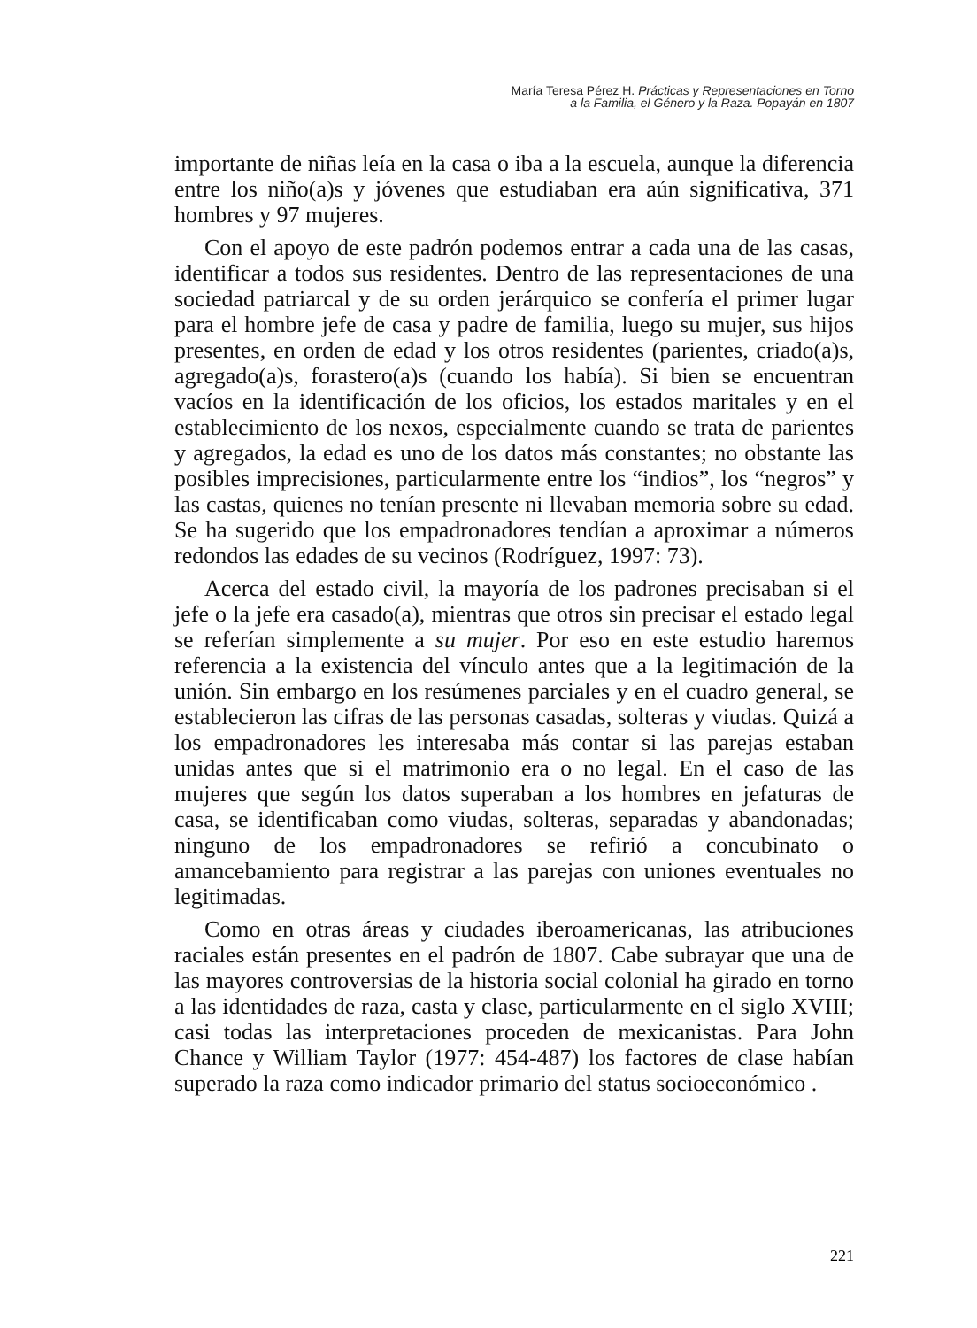María Teresa Pérez H. Prácticas y Representaciones en Torno
a la Familia, el Género y la Raza. Popayán en 1807
importante de niñas leía en la casa o iba a la escuela, aunque la diferencia entre los niño(a)s y jóvenes que estudiaban era aún significativa, 371 hombres y 97 mujeres.
Con el apoyo de este padrón podemos entrar a cada una de las casas, identificar a todos sus residentes. Dentro de las representaciones de una sociedad patriarcal y de su orden jerárquico se confería el primer lugar para el hombre jefe de casa y padre de familia, luego su mujer, sus hijos presentes, en orden de edad y los otros residentes (parientes, criado(a)s, agregado(a)s, forastero(a)s (cuando los había). Si bien se encuentran vacíos en la identificación de los oficios, los estados maritales y en el establecimiento de los nexos, especialmente cuando se trata de parientes y agregados, la edad es uno de los datos más constantes; no obstante las posibles imprecisiones, particularmente entre los “indios”, los “negros” y las castas, quienes no tenían presente ni llevaban memoria sobre su edad. Se ha sugerido que los empadronadores tendían a aproximar a números redondos las edades de su vecinos (Rodríguez, 1997: 73).
Acerca del estado civil, la mayoría de los padrones precisaban si el jefe o la jefe era casado(a), mientras que otros sin precisar el estado legal se referían simplemente a su mujer. Por eso en este estudio haremos referencia a la existencia del vínculo antes que a la legitimación de la unión. Sin embargo en los resúmenes parciales y en el cuadro general, se establecieron las cifras de las personas casadas, solteras y viudas. Quizá a los empadronadores les interesaba más contar si las parejas estaban unidas antes que si el matrimonio era o no legal. En el caso de las mujeres que según los datos superaban a los hombres en jefaturas de casa, se identificaban como viudas, solteras, separadas y abandonadas; ninguno de los empadronadores se refirió a concubinato o amancebamiento para registrar a las parejas con uniones eventuales no legitimadas.
Como en otras áreas y ciudades iberoamericanas, las atribuciones raciales están presentes en el padrón de 1807. Cabe subrayar que una de las mayores controversias de la historia social colonial ha girado en torno a las identidades de raza, casta y clase, particularmente en el siglo XVIII; casi todas las interpretaciones proceden de mexicanistas. Para John Chance y William Taylor (1977: 454-487) los factores de clase habían superado la raza como indicador primario del status socioeconómico .
221